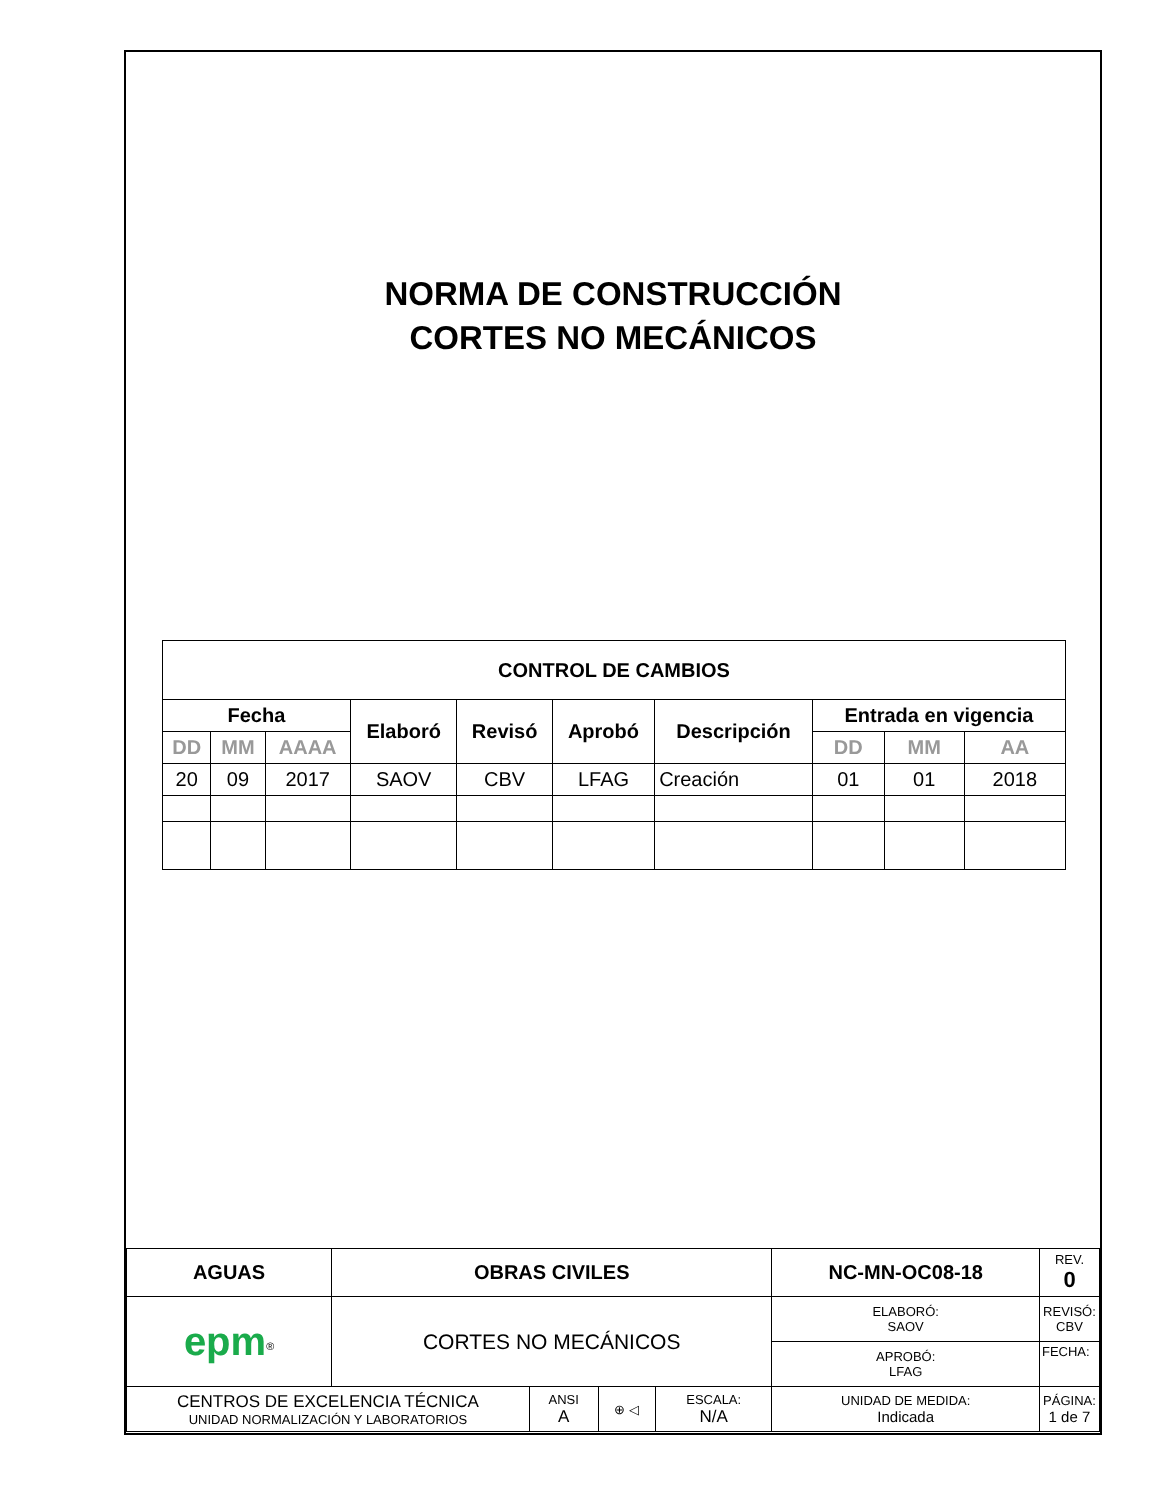NORMA DE CONSTRUCCIÓN
CORTES NO MECÁNICOS
| CONTROL DE CAMBIOS | | | | | | | | | |
| --- | --- | --- | --- | --- | --- | --- | --- | --- | --- |
| Fecha | | | Elaboró | Revisó | Aprobó | Descripción | Entrada en vigencia | | |
| DD | MM | AAAA | | | | | DD | MM | AA |
| 20 | 09 | 2017 | SAOV | CBV | LFAG | Creación | 01 | 01 | 2018 |
| AGUAS | OBRAS CIVILES | | | | NC-MN-OC08-18 | | REV. 0 |
| epm<sup>®</sup> | CORTES NO MECÁNICOS | | | | ELABORÓ: SAOV | REVISÓ: CBV | |
| | | | | | APROBÓ: LFAG | FECHA: | |
| CENTROS DE EXCELENCIA TÉCNICA UNIDAD NORMALIZACIÓN Y LABORATORIOS | | ANSI A | ⊕ ◁ | ESCALA: N/A | UNIDAD DE MEDIDA: Indicada | PÁGINA: 1 de 7 | |